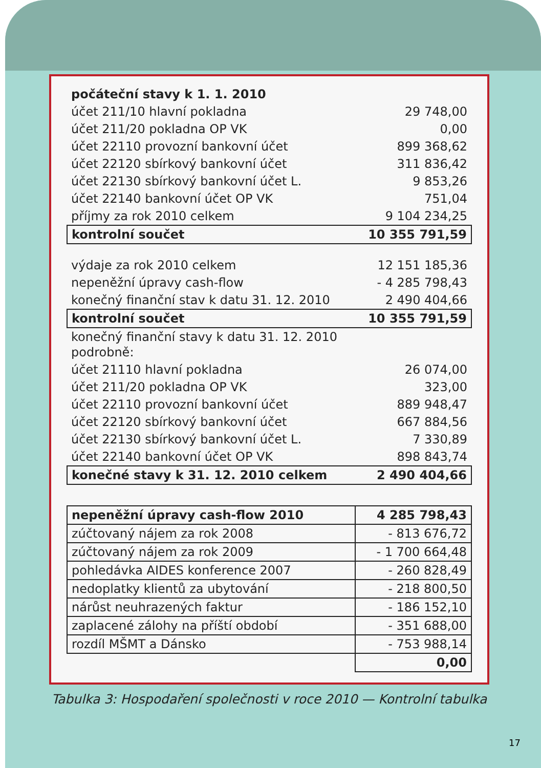| počáteční stavy k 1. 1. 2010 | |
| účet 211/10 hlavní pokladna | 29 748,00 |
| účet 211/20 pokladna OP VK | 0,00 |
| účet 22110 provozní bankovní účet | 899 368,62 |
| účet 22120 sbírkový bankovní účet | 311 836,42 |
| účet 22130 sbírkový bankovní účet L. | 9 853,26 |
| účet 22140 bankovní účet OP VK | 751,04 |
| příjmy za rok 2010 celkem | 9 104 234,25 |
| kontrolní součet | 10 355 791,59 |
| výdaje za rok 2010 celkem | 12 151 185,36 |
| nepeněžní úpravy cash-flow | - 4 285 798,43 |
| konečný finanční stav k datu 31. 12. 2010 | 2 490 404,66 |
| kontrolní součet | 10 355 791,59 |
| konečný finanční stavy k datu 31. 12. 2010 podrobně: | |
| účet 21110 hlavní pokladna | 26 074,00 |
| účet 211/20 pokladna OP VK | 323,00 |
| účet 22110 provozní bankovní účet | 889 948,47 |
| účet 22120 sbírkový bankovní účet | 667 884,56 |
| účet 22130 sbírkový bankovní účet L. | 7 330,89 |
| účet 22140 bankovní účet OP VK | 898 843,74 |
| konečné stavy k 31. 12. 2010 celkem | 2 490 404,66 |
| nepeněžní úpravy cash-flow 2010 | 4 285 798,43 |
| zúčtovaný nájem za rok 2008 | - 813 676,72 |
| zúčtovaný nájem za rok 2009 | - 1 700 664,48 |
| pohledávka AIDES konference 2007 | - 260 828,49 |
| nedoplatky klientů za ubytování | - 218 800,50 |
| nárůst neuhrazených faktur | - 186 152,10 |
| zaplacené zálohy na příští období | - 351 688,00 |
| rozdíl MŠMT a Dánsko | - 753 988,14 |
| | 0,00 |
Tabulka 3: Hospodaření společnosti v roce 2010 — Kontrolní tabulka
17